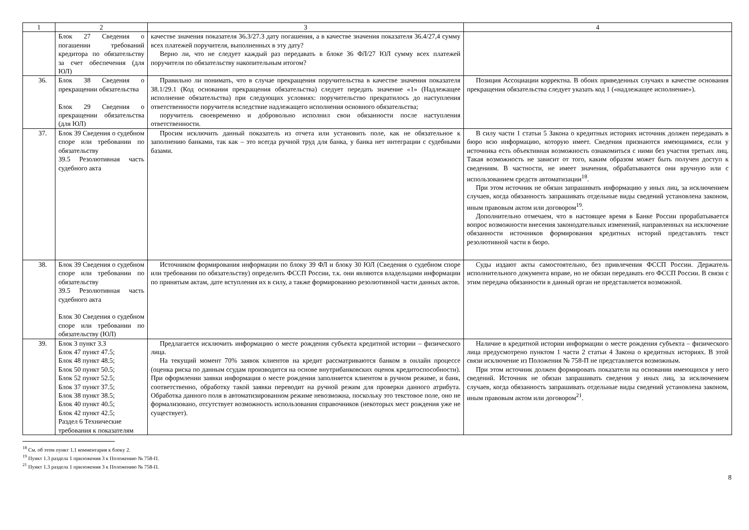| 1 | 2 | 3 | 4 |
| --- | --- | --- | --- |
| | Блок 27 Сведения о погашении требований кредитора по обязательству за счет обеспечения (для ЮЛ) | качестве значения показателя 36.3/27.3 дату погашения, а в качестве значения показателя 36.4/27,4 сумму всех платежей поручителя, выполненных в эту дату? Верно ли, что не следует каждый раз передавать в блоке 36 ФЛ/27 ЮЛ сумму всех платежей поручителя по обязательству накопительным итогом? | |
| 36. | Блок 38 Сведения о прекращении обязательства Блок 29 Сведения о прекращении обязательства (для ЮЛ) | Правильно ли понимать, что в случае прекращения поручительства в качестве значения показателя 38.1/29.1 (Код основания прекращения обязательства) следует передать значение «1» (Надлежащее исполнение обязательства) при следующих условиях: поручительство прекратилось до наступления ответственности поручителя вследствие надлежащего исполнения основного обязательства; поручитель своевременно и добровольно исполнил свои обязанности после наступления ответственности. | Позиция Ассоциации корректна. В обоих приведенных случаях в качестве основания прекращения обязательства следует указать код 1 («надлежащее исполнение»). |
| 37. | Блок 39 Сведения о судебном споре или требовании по обязательству 39.5 Резолютивная часть судебного акта | Просим исключить данный показатель из отчета или установить поле, как не обязательное к заполнению банками, так как – это всегда ручной труд для банка, у банка нет интеграции с судебными базами. | В силу части 1 статьи 5 Закона о кредитных историях источник должен передавать в бюро всю информацию, которую имеет. Сведения признаются имеющимися, если у источника есть объективная возможность ознакомиться с ними без участия третьих лиц. Такая возможность не зависит от того, каким образом может быть получен доступ к сведениям. В частности, не имеет значения, обрабатываются они вручную или с использованием средств автоматизации<sup>18</sup>. При этом источник не обязан запрашивать информацию у иных лиц, за исключением случаев, когда обязанность запрашивать отдельные виды сведений установлена законом, иным правовым актом или договором<sup>19</sup>. Дополнительно отмечаем, что в настоящее время в Банке России прорабатывается вопрос возможности внесения законодательных изменений, направленных на исключение обязанности источников формирования кредитных историй представлять текст резолютивной части в бюро. |
| 38. | Блок 39 Сведения о судебном споре или требовании по обязательству 39.5 Резолютивная часть судебного акта Блок 30 Сведения о судебном споре или требовании по обязательству (ЮЛ) | Источником формирования информации по блоку 39 ФЛ и блоку 30 ЮЛ (Сведения о судебном споре или требовании по обязательству) определить ФССП России, т.к. они являются владельцами информации по принятым актам, дате вступления их в силу, а также формированию резолютивной части данных актов. | Суды издают акты самостоятельно, без привлечения ФССП России. Держатель исполнительного документа вправе, но не обязан передавать его ФССП России. В связи с этим передача обязанности в данный орган не представляется возможной. |
| 39. | Блок 3 пункт 3.3 Блок 47 пункт 47.5; Блок 48 пункт 48.5; Блок 50 пункт 50.5; Блок 52 пункт 52.5; Блок 37 пункт 37.5; Блок 38 пункт 38.5; Блок 40 пункт 40.5; Блок 42 пункт 42.5; Раздел 6 Технические требования к показателям | Предлагается исключить информацию о месте рождения субъекта кредитной истории – физического лица. На текущий момент 70% заявок клиентов на кредит рассматриваются банком в онлайн процессе (оценка риска по данным ссудам производится на основе внутрибанковских оценок кредитоспособности). При оформлении заявки информация о месте рождения заполняется клиентом в ручном режиме, и банк, соответственно, обработку такой заявки переводит на ручной режим для проверки данного атрибута. Обработка данного поля в автоматизированном режиме невозможна, поскольку это текстовое поле, оно не формализовано, отсутствует возможность использования справочников (некоторых мест рождения уже не существует). | Наличие в кредитной истории информации о месте рождения субъекта – физического лица предусмотрено пунктом 1 части 2 статьи 4 Закона о кредитных историях. В этой связи исключение из Положения № 758-П не представляется возможным. При этом источник должен формировать показатели на основании имеющихся у него сведений. Источник не обязан запрашивать сведения у иных лиц, за исключением случаев, когда обязанность запрашивать отдельные виды сведений установлена законом, иным правовым актом или договором<sup>21</sup>. |
<sup>18</sup> См. об этом пункт 1.1 комментария к блоку 2.
<sup>19</sup> Пункт 1.3 раздела 1 приложения 3 к Положению № 758-П.
<sup>21</sup> Пункт 1.3 раздела 1 приложения 3 к Положению № 758-П.
8